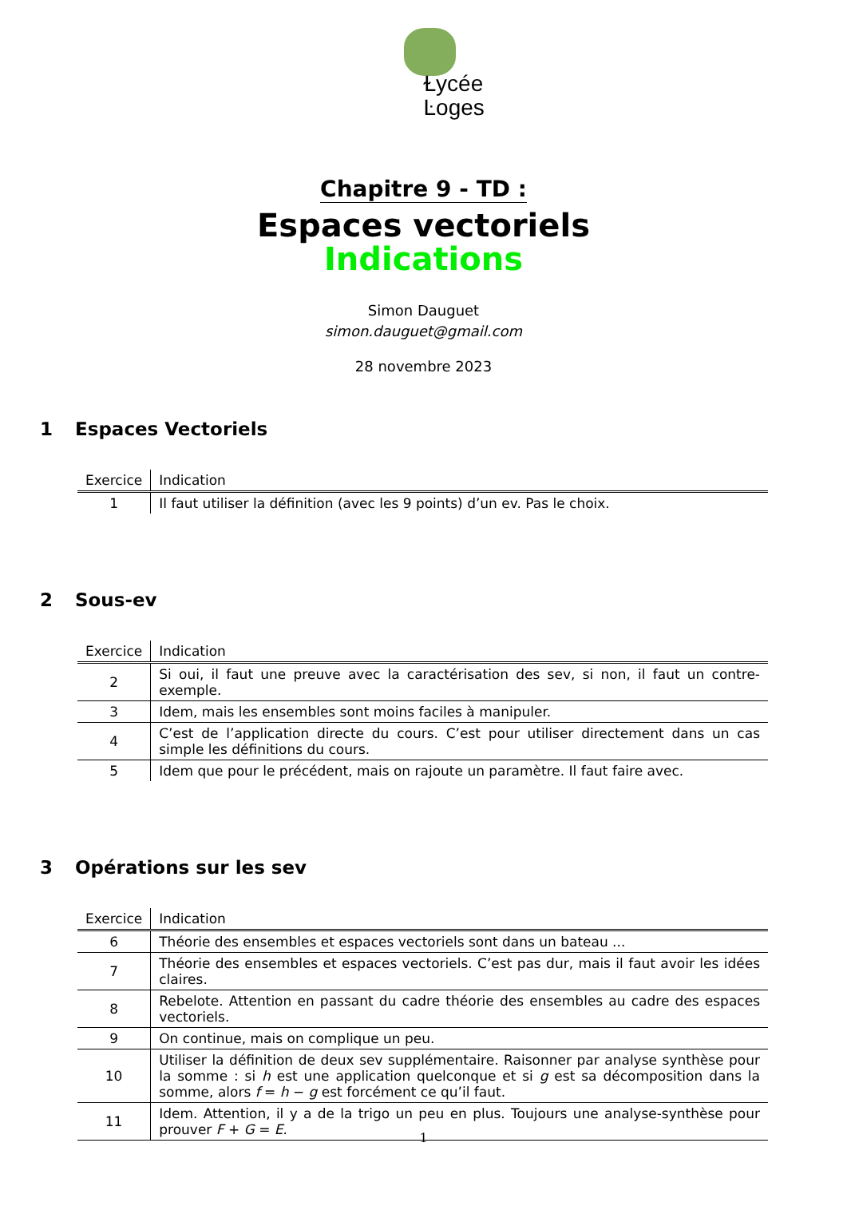Ɫycée
Ŀoges
Chapitre 9 - TD :
Espaces vectoriels
Indications
Simon Dauguet
simon.dauguet@gmail.com
28 novembre 2023
1 Espaces Vectoriels
| Exercice | Indication |
| --- | --- |
| 1 | Il faut utiliser la définition (avec les 9 points) d’un ev. Pas le choix. |
2 Sous-ev
| Exercice | Indication |
| --- | --- |
| 2 | Si oui, il faut une preuve avec la caractérisation des sev, si non, il faut un contre-exemple. |
| 3 | Idem, mais les ensembles sont moins faciles à manipuler. |
| 4 | C’est de l’application directe du cours. C’est pour utiliser directement dans un cas simple les définitions du cours. |
| 5 | Idem que pour le précédent, mais on rajoute un paramètre. Il faut faire avec. |
3 Opérations sur les sev
| Exercice | Indication |
| --- | --- |
| 6 | Théorie des ensembles et espaces vectoriels sont dans un bateau ... |
| 7 | Théorie des ensembles et espaces vectoriels. C’est pas dur, mais il faut avoir les idées claires. |
| 8 | Rebelote. Attention en passant du cadre théorie des ensembles au cadre des espaces vectoriels. |
| 9 | On continue, mais on complique un peu. |
| 10 | Utiliser la définition de deux sev supplémentaire. Raisonner par analyse synthèse pour la somme : si h est une application quelconque et si g est sa décomposition dans la somme, alors f = h − g est forcément ce qu’il faut. |
| 11 | Idem. Attention, il y a de la trigo un peu en plus. Toujours une analyse-synthèse pour prouver F + G = E . |
1